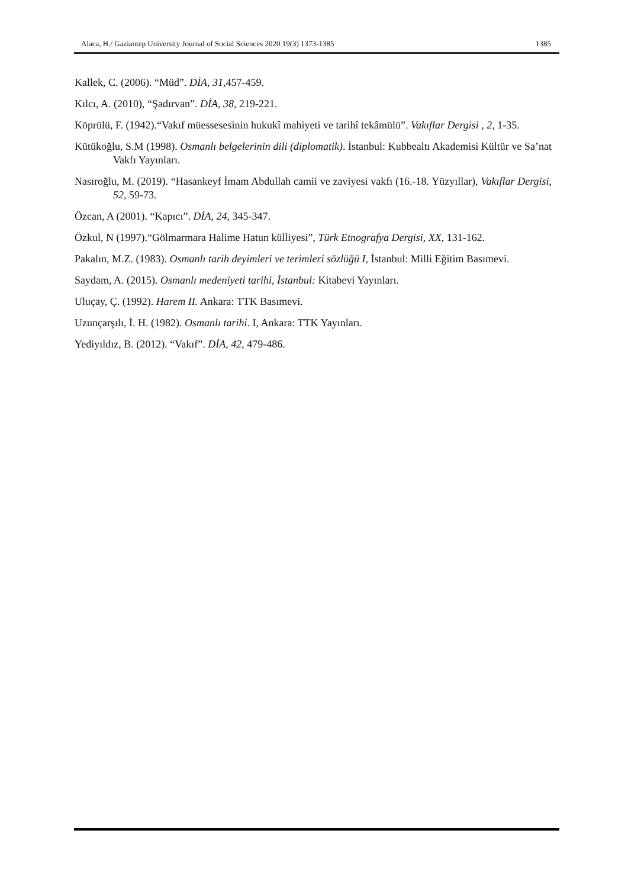Alaca, H./ Gaziantep University Journal of Social Sciences 2020 19(3) 1373-1385 1385
Kallek, C. (2006). “Müd”. DİA, 31, 457-459.
Kılcı, A. (2010), “Şadırvan”. DİA, 38, 219-221.
Köprülü, F. (1942).“Vakıf müessesesinin hukukî mahiyeti ve tarihî tekâmülü”. Vakıflar Dergisi , 2, 1-35.
Kütükoğlu, S.M (1998). Osmanlı belgelerinin dili (diplomatik). İstanbul: Kubbealtı Akademisi Kültür ve Sa’nat Vakfı Yayınları.
Nasıroğlu, M. (2019). “Hasankeyf İmam Abdullah camii ve zaviyesi vakfı (16.-18. Yüzyıllar), Vakıflar Dergisi, 52, 59-73.
Özcan, A (2001). “Kapıcı”. DİA, 24, 345-347.
Özkul, N (1997).“Gölmarmara Halime Hatun külliyesi”, Türk Etnografya Dergisi, XX, 131-162.
Pakalın, M.Z. (1983). Osmanlı tarih deyimleri ve terimleri sözlüğü I, İstanbul: Milli Eğitim Basımevi.
Saydam, A. (2015). Osmanlı medeniyeti tarihi, İstanbul: Kitabevi Yayınları.
Uluçay, Ç. (1992). Harem II. Ankara: TTK Basımevi.
Uzunçarşılı, İ. H. (1982). Osmanlı tarihi. I, Ankara: TTK Yayınları.
Yediyıldız, B. (2012). “Vakıf”. DİA, 42, 479-486.